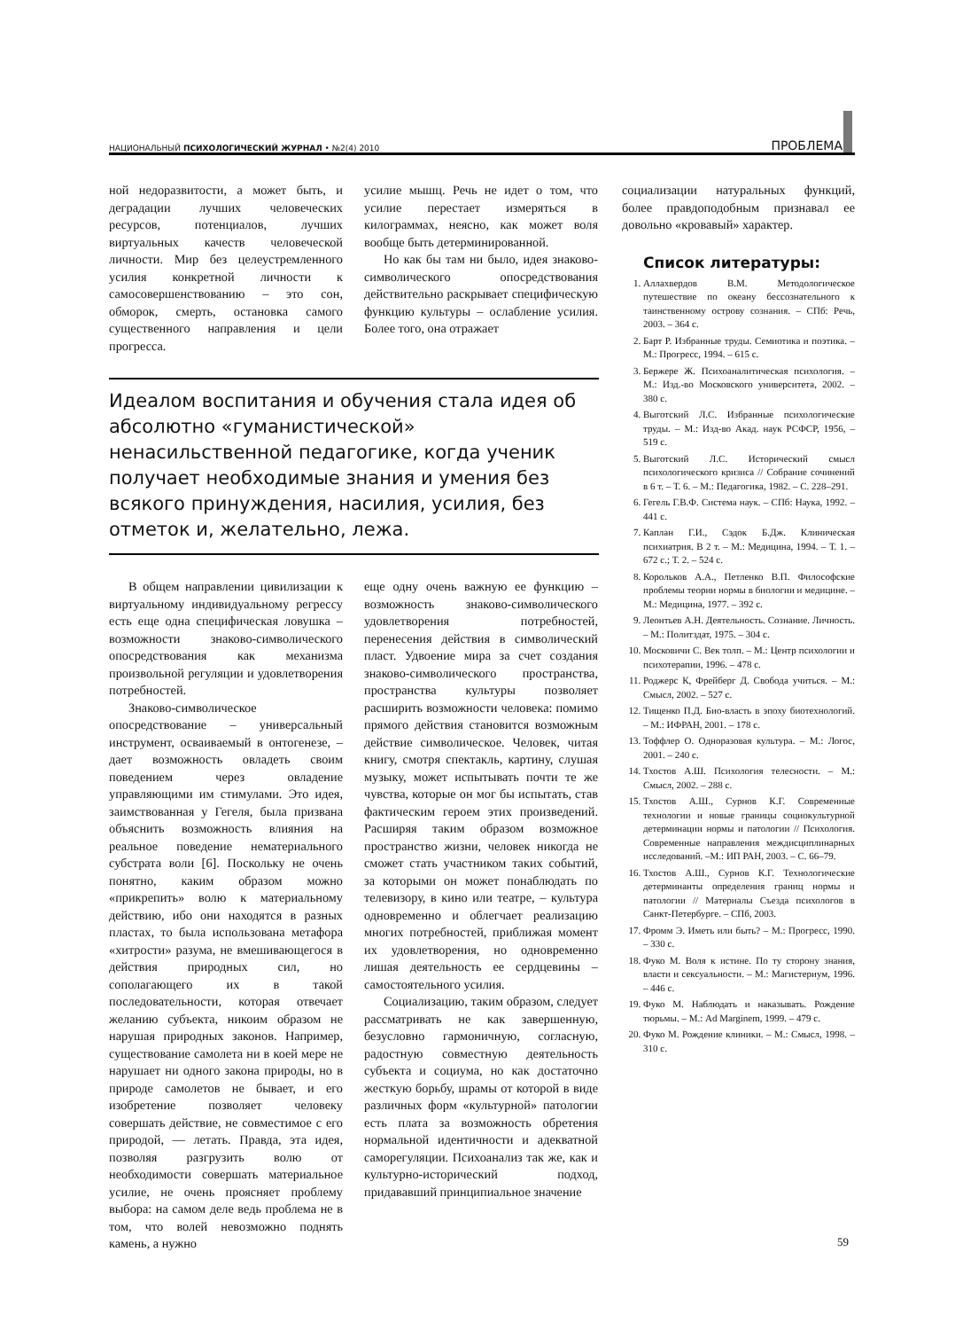НАЦИОНАЛЬНЫЙ ПСИХОЛОГИЧЕСКИЙ ЖУРНАЛ • №2(4) 2010 ПРОБЛЕМА
ной недоразвитости, а может быть, и деградации лучших человеческих ресурсов, потенциалов, лучших виртуальных качеств человеческой личности. Мир без целеустремленного усилия конкретной личности к самосовершенствованию – это сон, обморок, смерть, остановка самого существенного направления и цели прогресса.
усилие мышц. Речь не идет о том, что усилие перестает измеряться в килограммах, неясно, как может воля вообще быть детерминированной.
Но как бы там ни было, идея знаково-символического опосредствования действительно раскрывает специфическую функцию культуры – ослабление усилия. Более того, она отражает
Идеалом воспитания и обучения стала идея об абсолютно «гуманистической» ненасильственной педагогике, когда ученик получает необходимые знания и умения без всякого принуждения, насилия, усилия, без отметок и, желательно, лежа.
В общем направлении цивилизации к виртуальному индивидуальному регрессу есть еще одна специфическая ловушка – возможности знаково-символического опосредствования как механизма произвольной регуляции и удовлетворения потребностей.
Знаково-символическое опосредствование – универсальный инструмент, осваиваемый в онтогенезе, – дает возможность овладеть своим поведением через овладение управляющими им стимулами. Это идея, заимствованная у Гегеля, была призвана объяснить возможность влияния на реальное поведение нематериального субстрата воли [6]. Поскольку не очень понятно, каким образом можно «прикрепить» волю к материальному действию, ибо они находятся в разных пластах, то была использована метафора «хитрости» разума, не вмешивающегося в действия природных сил, но сополагающего их в такой последовательности, которая отвечает желанию субъекта, никоим образом не нарушая природных законов. Например, существование самолета ни в коей мере не нарушает ни одного закона природы, но в природе самолетов не бывает, и его изобретение позволяет человеку совершать действие, не совместимое с его природой, — летать. Правда, эта идея, позволяя разгрузить волю от необходимости совершать материальное усилие, не очень проясняет проблему выбора: на самом деле ведь проблема не в том, что волей невозможно поднять камень, а нужно
еще одну очень важную ее функцию – возможность знаково-символического удовлетворения потребностей, перенесения действия в символический пласт. Удвоение мира за счет создания знаково-символического пространства, пространства культуры позволяет расширить возможности человека: помимо прямого действия становится возможным действие символическое. Человек, читая книгу, смотря спектакль, картину, слушая музыку, может испытывать почти те же чувства, которые он мог бы испытать, став фактическим героем этих произведений. Расширяя таким образом возможное пространство жизни, человек никогда не сможет стать участником таких событий, за которыми он может понаблюдать по телевизору, в кино или театре, – культура одновременно и облегчает реализацию многих потребностей, приближая момент их удовлетворения, но одновременно лишая деятельность ее сердцевины – самостоятельного усилия.
Социализацию, таким образом, следует рассматривать не как завершенную, безусловно гармоничную, согласную, радостную совместную деятельность субъекта и социума, но как достаточно жесткую борьбу, шрамы от которой в виде различных форм «культурной» патологии есть плата за возможность обретения нормальной идентичности и адекватной саморегуляции. Психоанализ так же, как и культурно-исторический подход, придававший принципиальное значение
социализации натуральных функций, более правдоподобным признавал ее довольно «кровавый» характер.
Список литературы:
1. Аллахвердов В.М. Методологическое путешествие по океану бессознательного к таинственному острову сознания. – СПб: Речь, 2003. – 364 с.
2. Барт Р. Избранные труды. Семиотика и поэтика. – М.: Прогресс, 1994. – 615 с.
3. Бержере Ж. Психоаналитическая психология. – М.: Изд.-во Московского университета, 2002. – 380 с.
4. Выготский Л.С. Избранные психологические труды. – М.: Изд-во Акад. наук РСФСР, 1956, – 519 с.
5. Выготский Л.С. Исторический смысл психологического кризиса // Собрание сочинений в 6 т. – Т. 6. – М.: Педагогика, 1982. – С. 228–291.
6. Гегель Г.В.Ф. Система наук. – СПб: Наука, 1992. – 441 с.
7. Каплан Г.И., Сэдок Б.Дж. Клиническая психиатрия. В 2 т. – М.: Медицина, 1994. – Т. 1. – 672 с.; Т. 2. – 524 с.
8. Корольков А.А., Петленко В.П. Философские проблемы теории нормы в биологии и медицине. – М.: Медицина, 1977. – 392 с.
9. Леонтьев А.Н. Деятельность. Сознание. Личность. – М.: Политздат, 1975. – 304 с.
10. Московичи С. Век толп. – М.: Центр психологии и психотерапии, 1996. – 478 с.
11. Роджерс К, Фрейберг Д. Свобода учиться. – М.: Смысл, 2002. – 527 с.
12. Тищенко П.Д. Био-власть в эпоху биотехнологий. – М.: ИФРАН, 2001. – 178 с.
13. Тоффлер О. Одноразовая культура. – М.: Логос, 2001. – 240 с.
14. Тхостов А.Ш. Психология телесности. – М.: Смысл, 2002. – 288 с.
15. Тхостов А.Ш., Сурнов К.Г. Современные технологии и новые границы социокультурной детерминации нормы и патологии // Психология. Современные направления междисциплинарных исследований. –М.: ИП РАН, 2003. – С. 66–79.
16. Тхостов А.Ш., Сурнов К.Г. Технологические детерминанты определения границ нормы и патологии // Материалы Съезда психологов в Санкт-Петербурге. – СПб, 2003.
17. Фромм Э. Иметь или быть? – М.: Прогресс, 1990. – 330 с.
18. Фуко М. Воля к истине. По ту сторону знания, власти и сексуальности. – М.: Магистериум, 1996. – 446 с.
19. Фуко М. Наблюдать и наказывать. Рождение тюрьмы. – М.: Ad Marginem, 1999. – 479 с.
20. Фуко М. Рождение клиники. – М.: Смысл, 1998. – 310 с.
59